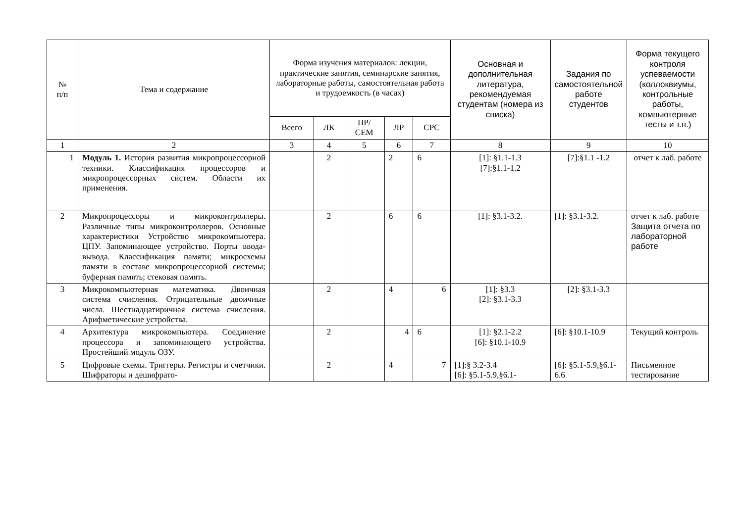| № п/п | Тема и содержание | Форма изучения материалов: лекции, практические занятия, семинарские занятия, лабораторные работы, самостоятельная работа и трудоемкость (в часах) | | | | | Основная и дополнительная литература, рекомендуемая студентам (номера из списка) | Задания по самостоятельной работе студентов | Форма текущего контроля успеваемости (коллоквиумы, контрольные работы, компьютерные тесты и т.п.) |
| --- | --- | --- | --- | --- | --- | --- | --- | --- | --- |
| | | Всего | ЛК | ПР/ СЕМ | ЛР | СРС | | | |
| 1 | 2 | 3 | 4 | 5 | 6 | 7 | 8 | 9 | 10 |
| 1 | Модуль 1. История развития микропроцессорной техники. Классификация процессоров и микропроцессорных систем. Области их применения. | | 2 | | 2 | 6 | [1]: §1.1-1.3 [7]:§1.1-1.2 | [7]:§1.1 -1.2 | отчет к лаб. работе |
| 2 | Микропроцессоры и микроконтроллеры. Различные типы микроконтроллеров. Основные характеристики Устройство микрокомпьютера. ЦПУ. Запоминающее устройство. Порты ввода- вывода. Классификация памяти; микросхемы памяти в составе микропроцессорной системы; буферная память; стековая память. | | 2 | | 6 | 6 | [1]: §3.1-3.2. | [1]: §3.1-3.2. | отчет к лаб. работе Защита отчета по лабораторной работе |
| 3 | Микрокомпьютерная математика. Двоичная система счисления. Отрицательные двоичные числа. Шестнадцатиричная система счисления. Арифметические устройства. | | 2 | | 4 | 6 | [1]: §3.3 [2]: §3.1-3.3 | [2]: §3.1-3.3 | |
| 4 | Архитектура микрокомпьютера. Соединение процессора и запоминающего устройства. Простейший модуль ОЗУ. | | 2 | | 4 | 6 | [1]: §2.1-2.2 [6]: §10.1-10.9 | [6]: §10.1-10.9 | Текущий контроль |
| 5 | Цифровые схемы. Триггеры. Регистры и счетчики. Шифраторы и дешифрато- | | 2 | | 4 | 7 | [1]:§ 3.2-3.4 [6]: §5.1-5.9,§6.1- | [6]: §5.1-5.9,§6.1-6.6 | Письменное тестирование |